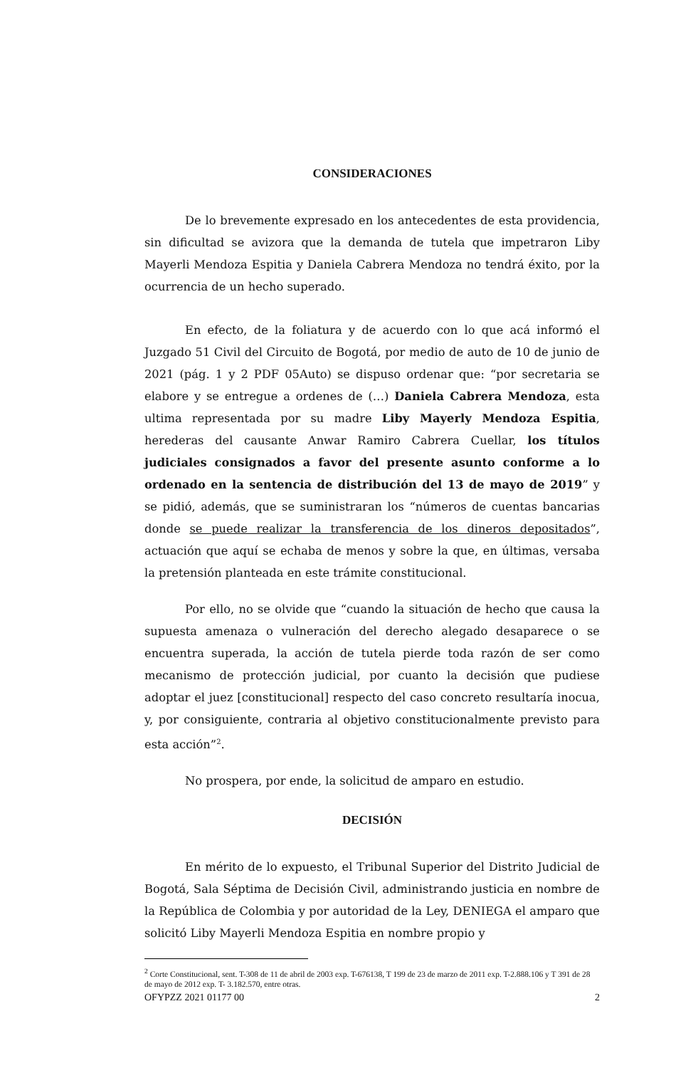CONSIDERACIONES
De lo brevemente expresado en los antecedentes de esta providencia, sin dificultad se avizora que la demanda de tutela que impetraron Liby Mayerli Mendoza Espitia y Daniela Cabrera Mendoza no tendrá éxito, por la ocurrencia de un hecho superado.
En efecto, de la foliatura y de acuerdo con lo que acá informó el Juzgado 51 Civil del Circuito de Bogotá, por medio de auto de 10 de junio de 2021 (pág. 1 y 2 PDF 05Auto) se dispuso ordenar que: “por secretaria se elabore y se entregue a ordenes de (…) Daniela Cabrera Mendoza, esta ultima representada por su madre Liby Mayerly Mendoza Espitia, herederas del causante Anwar Ramiro Cabrera Cuellar, los títulos judiciales consignados a favor del presente asunto conforme a lo ordenado en la sentencia de distribución del 13 de mayo de 2019” y se pidió, además, que se suministraran los “números de cuentas bancarias donde se puede realizar la transferencia de los dineros depositados”, actuación que aquí se echaba de menos y sobre la que, en últimas, versaba la pretensión planteada en este trámite constitucional.
Por ello, no se olvide que “cuando la situación de hecho que causa la supuesta amenaza o vulneración del derecho alegado desaparece o se encuentra superada, la acción de tutela pierde toda razón de ser como mecanismo de protección judicial, por cuanto la decisión que pudiese adoptar el juez [constitucional] respecto del caso concreto resultaría inocua, y, por consiguiente, contraria al objetivo constitucionalmente previsto para esta acción”<sup>2</sup>.
No prospera, por ende, la solicitud de amparo en estudio.
DECISIÓN
En mérito de lo expuesto, el Tribunal Superior del Distrito Judicial de Bogotá, Sala Séptima de Decisión Civil, administrando justicia en nombre de la República de Colombia y por autoridad de la Ley, DENIEGA el amparo que solicitó Liby Mayerli Mendoza Espitia en nombre propio y
<sup>2</sup> Corte Constitucional, sent. T-308 de 11 de abril de 2003 exp. T-676138, T 199 de 23 de marzo de 2011 exp. T-2.888.106 y T 391 de 28 de mayo de 2012 exp. T- 3.182.570, entre otras.
OFYPZZ 2021 01177 00 2